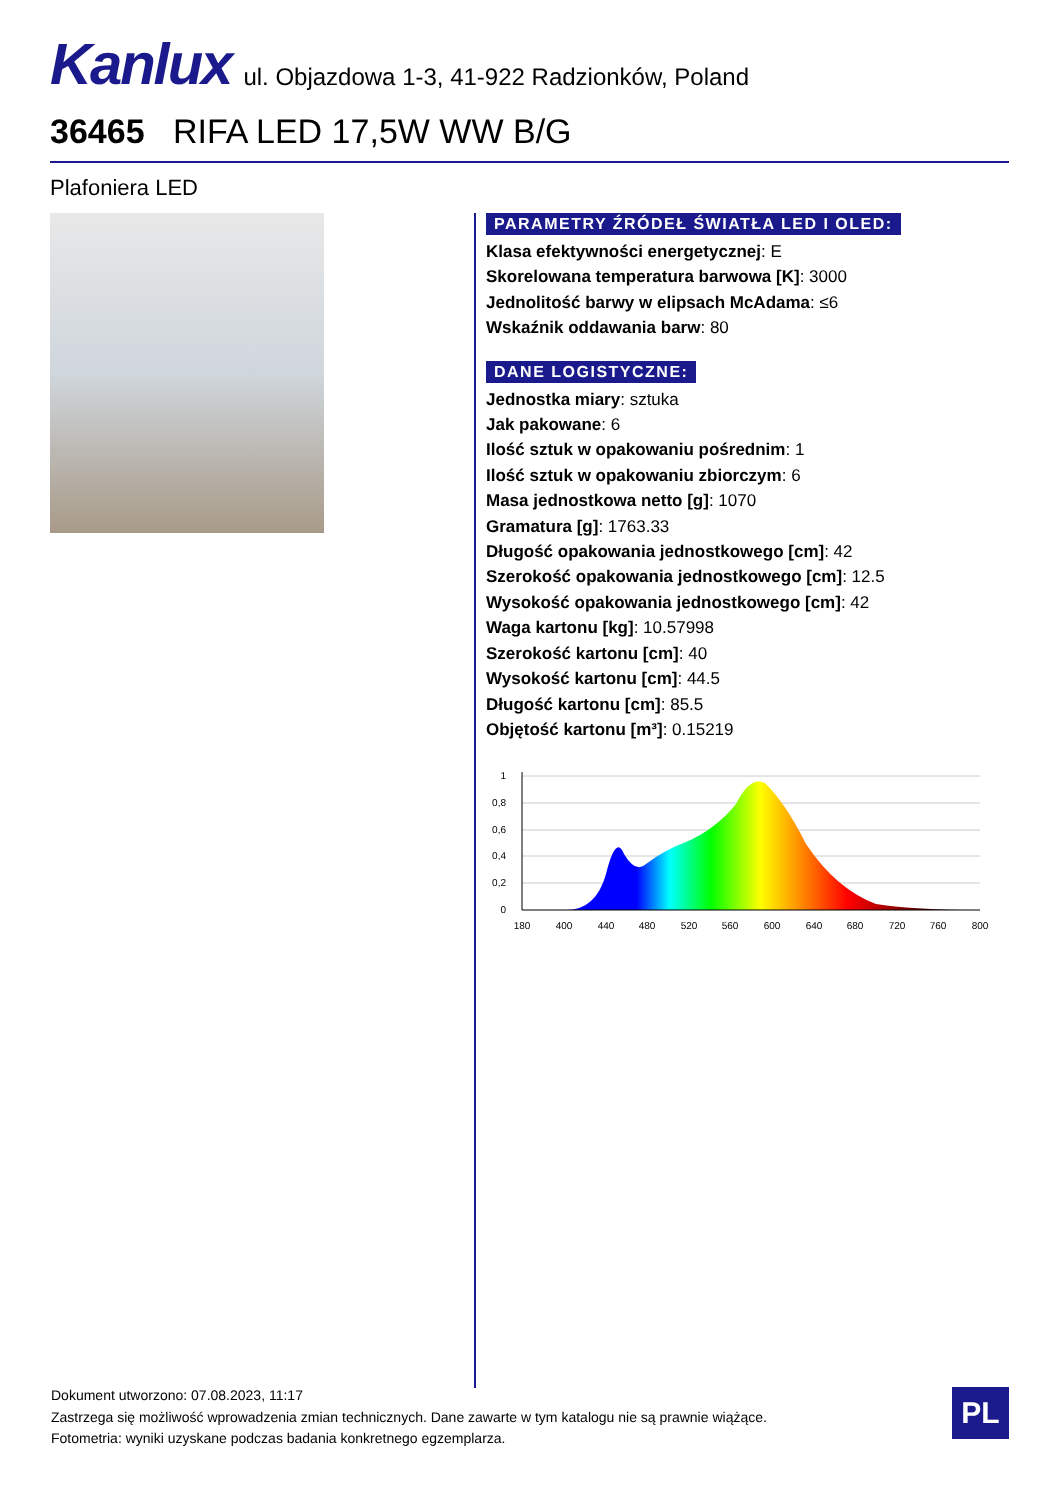Kanlux
ul. Objazdowa 1-3, 41-922 Radzionków, Poland
36465 RIFA LED 17,5W WW B/G
Plafoniera LED
PARAMETRY ŹRÓDEŁ ŚWIATŁA LED I OLED:
Klasa efektywności energetycznej: E
Skorelowana temperatura barwowa [K]: 3000
Jednolitość barwy w elipsach McAdama: ≤6
Wskaźnik oddawania barw: 80
DANE LOGISTYCZNE:
Jednostka miary: sztuka
Jak pakowane: 6
Ilość sztuk w opakowaniu pośrednim: 1
Ilość sztuk w opakowaniu zbiorczym: 6
Masa jednostkowa netto [g]: 1070
Gramatura [g]: 1763.33
Długość opakowania jednostkowego [cm]: 42
Szerokość opakowania jednostkowego [cm]: 12.5
Wysokość opakowania jednostkowego [cm]: 42
Waga kartonu [kg]: 10.57998
Szerokość kartonu [cm]: 40
Wysokość kartonu [cm]: 44.5
Długość kartonu [cm]: 85.5
Objętość kartonu [m³]: 0.15219
1
0,8
0,6
0,4
0,2
0
180
400
440
480
520
560
600
640
680
720
760
800
Dokument utworzono: 07.08.2023, 11:17
Zastrzega się możliwość wprowadzenia zmian technicznych. Dane zawarte w tym katalogu nie są prawnie wiążące.
Fotometria: wyniki uzyskane podczas badania konkretnego egzemplarza.
PL